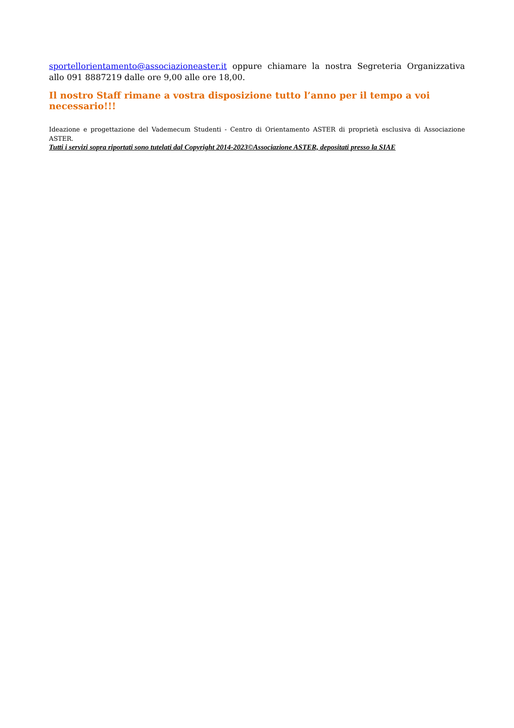sportellorientamento@associazioneaster.it oppure chiamare la nostra Segreteria Organizzativa allo 091 8887219 dalle ore 9,00 alle ore 18,00.
Il nostro Staff rimane a vostra disposizione tutto l’anno per il tempo a voi necessario!!!
Ideazione e progettazione del Vademecum Studenti - Centro di Orientamento ASTER di proprietà esclusiva di Associazione ASTER.
Tutti i servizi sopra riportati sono tutelati dal Copyright 2014-2023©Associazione ASTER, depositati presso la SIAE